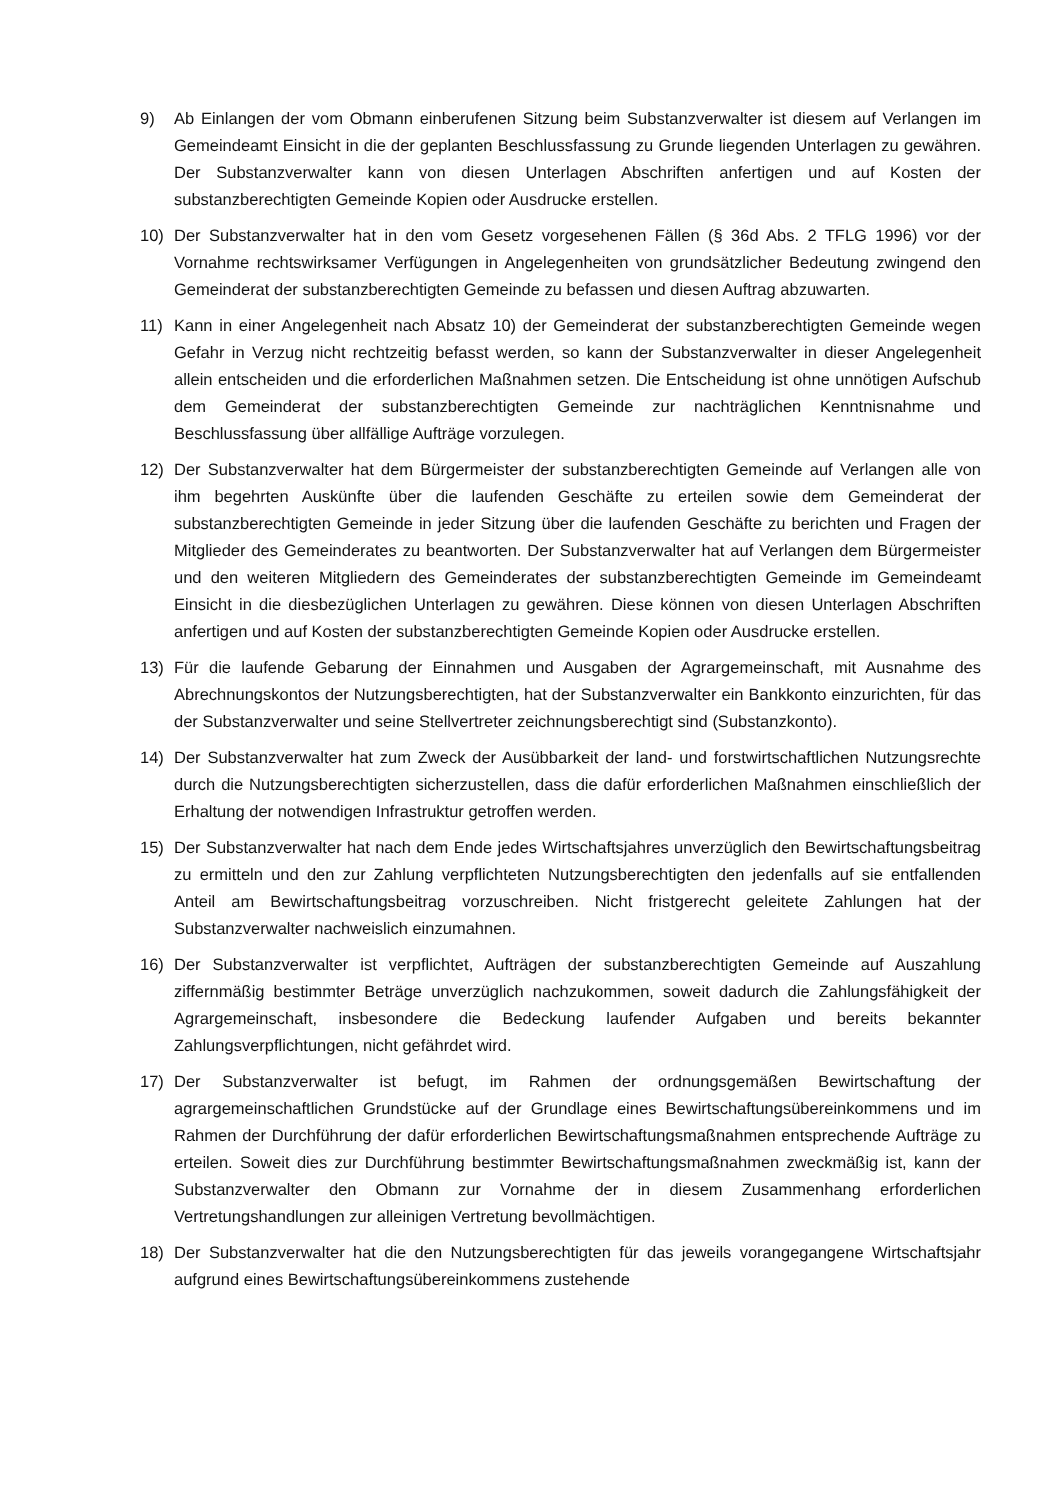9) Ab Einlangen der vom Obmann einberufenen Sitzung beim Substanzverwalter ist diesem auf Verlangen im Gemeindeamt Einsicht in die der geplanten Beschlussfassung zu Grunde liegenden Unterlagen zu gewähren. Der Substanzverwalter kann von diesen Unterlagen Abschriften anfertigen und auf Kosten der substanzberechtigten Gemeinde Kopien oder Ausdrucke erstellen.
10) Der Substanzverwalter hat in den vom Gesetz vorgesehenen Fällen (§ 36d Abs. 2 TFLG 1996) vor der Vornahme rechtswirksamer Verfügungen in Angelegenheiten von grundsätzlicher Bedeutung zwingend den Gemeinderat der substanzberechtigten Gemeinde zu befassen und diesen Auftrag abzuwarten.
11) Kann in einer Angelegenheit nach Absatz 10) der Gemeinderat der substanzberechtigten Gemeinde wegen Gefahr in Verzug nicht rechtzeitig befasst werden, so kann der Substanzverwalter in dieser Angelegenheit allein entscheiden und die erforderlichen Maßnahmen setzen. Die Entscheidung ist ohne unnötigen Aufschub dem Gemeinderat der substanzberechtigten Gemeinde zur nachträglichen Kenntnisnahme und Beschlussfassung über allfällige Aufträge vorzulegen.
12) Der Substanzverwalter hat dem Bürgermeister der substanzberechtigten Gemeinde auf Verlangen alle von ihm begehrten Auskünfte über die laufenden Geschäfte zu erteilen sowie dem Gemeinderat der substanzberechtigten Gemeinde in jeder Sitzung über die laufenden Geschäfte zu berichten und Fragen der Mitglieder des Gemeinderates zu beantworten. Der Substanzverwalter hat auf Verlangen dem Bürgermeister und den weiteren Mitgliedern des Gemeinderates der substanzberechtigten Gemeinde im Gemeindeamt Einsicht in die diesbezüglichen Unterlagen zu gewähren. Diese können von diesen Unterlagen Abschriften anfertigen und auf Kosten der substanzberechtigten Gemeinde Kopien oder Ausdrucke erstellen.
13) Für die laufende Gebarung der Einnahmen und Ausgaben der Agrargemeinschaft, mit Ausnahme des Abrechnungskontos der Nutzungsberechtigten, hat der Substanzverwalter ein Bankkonto einzurichten, für das der Substanzverwalter und seine Stellvertreter zeichnungsberechtigt sind (Substanzkonto).
14) Der Substanzverwalter hat zum Zweck der Ausübbarkeit der land- und forstwirtschaftlichen Nutzungsrechte durch die Nutzungsberechtigten sicherzustellen, dass die dafür erforderlichen Maßnahmen einschließlich der Erhaltung der notwendigen Infrastruktur getroffen werden.
15) Der Substanzverwalter hat nach dem Ende jedes Wirtschaftsjahres unverzüglich den Bewirtschaftungsbeitrag zu ermitteln und den zur Zahlung verpflichteten Nutzungsberechtigten den jedenfalls auf sie entfallenden Anteil am Bewirtschaftungsbeitrag vorzuschreiben. Nicht fristgerecht geleitete Zahlungen hat der Substanzverwalter nachweislich einzumahnen.
16) Der Substanzverwalter ist verpflichtet, Aufträgen der substanzberechtigten Gemeinde auf Auszahlung ziffernmäßig bestimmter Beträge unverzüglich nachzukommen, soweit dadurch die Zahlungsfähigkeit der Agrargemeinschaft, insbesondere die Bedeckung laufender Aufgaben und bereits bekannter Zahlungsverpflichtungen, nicht gefährdet wird.
17) Der Substanzverwalter ist befugt, im Rahmen der ordnungsgemäßen Bewirtschaftung der agrargemeinschaftlichen Grundstücke auf der Grundlage eines Bewirtschaftungsübereinkommens und im Rahmen der Durchführung der dafür erforderlichen Bewirtschaftungsmaßnahmen entsprechende Aufträge zu erteilen. Soweit dies zur Durchführung bestimmter Bewirtschaftungsmaßnahmen zweckmäßig ist, kann der Substanzverwalter den Obmann zur Vornahme der in diesem Zusammenhang erforderlichen Vertretungshandlungen zur alleinigen Vertretung bevollmächtigen.
18) Der Substanzverwalter hat die den Nutzungsberechtigten für das jeweils vorangegangene Wirtschaftsjahr aufgrund eines Bewirtschaftungsübereinkommens zustehende